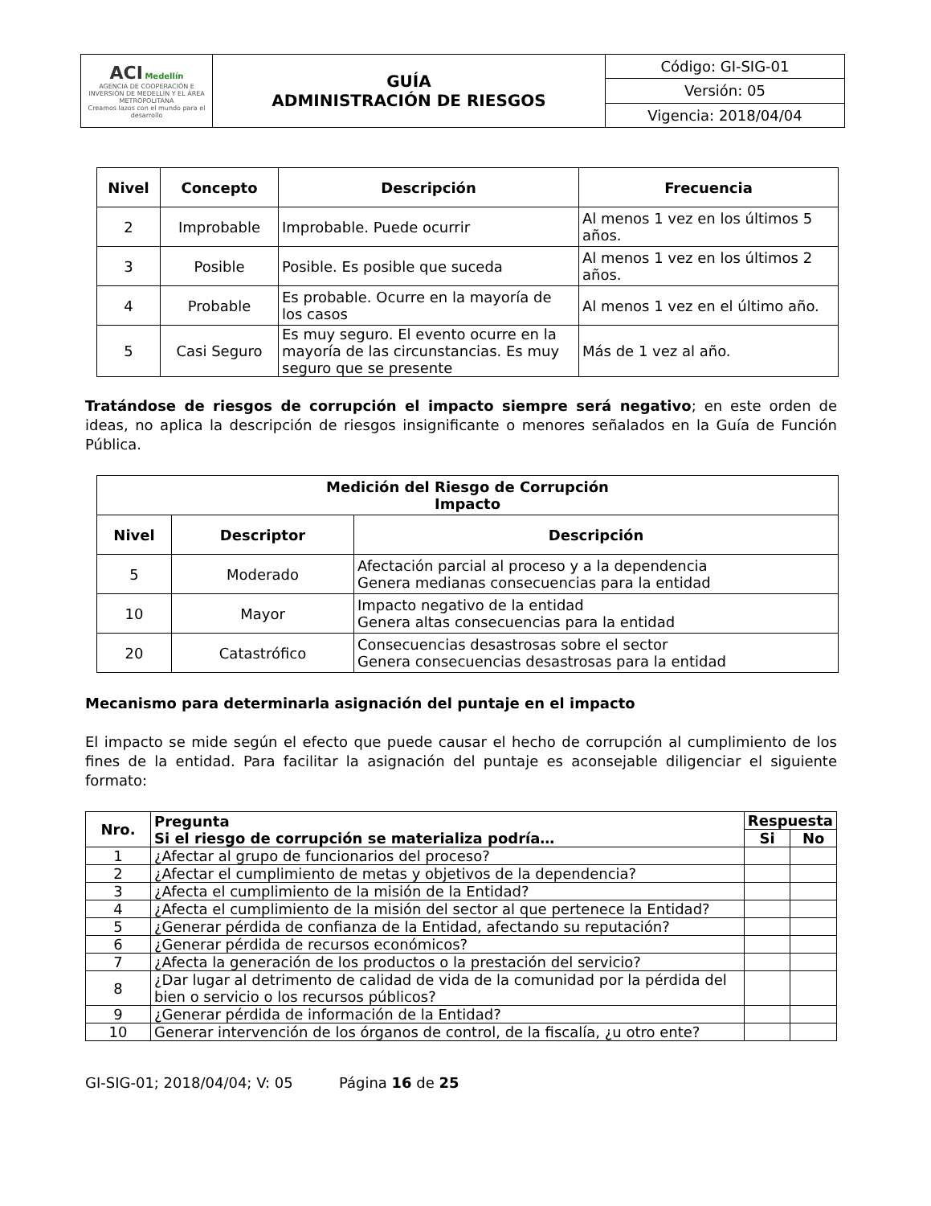| ACI Medellín AGENCIA DE COOPERACIÓN E INVERSIÓN DE MEDELLÍN Y EL ÁREA METROPOLITANA Creamos lazos con el mundo para el desarrollo | GUÍA ADMINISTRACIÓN DE RIESGOS | Código: GI-SIG-01 |
| | | Versión: 05 |
| | | Vigencia: 2018/04/04 |
| Nivel | Concepto | Descripción | Frecuencia |
| --- | --- | --- | --- |
| 2 | Improbable | Improbable. Puede ocurrir | Al menos 1 vez en los últimos 5 años. |
| 3 | Posible | Posible. Es posible que suceda | Al menos 1 vez en los últimos 2 años. |
| 4 | Probable | Es probable. Ocurre en la mayoría de los casos | Al menos 1 vez en el último año. |
| 5 | Casi Seguro | Es muy seguro. El evento ocurre en la mayoría de las circunstancias. Es muy seguro que se presente | Más de 1 vez al año. |
Tratándose de riesgos de corrupción el impacto siempre será negativo; en este orden de ideas, no aplica la descripción de riesgos insignificante o menores señalados en la Guía de Función Pública.
| Medición del Riesgo de Corrupción Impacto | | |
| --- | --- | --- |
| Nivel | Descriptor | Descripción |
| 5 | Moderado | Afectación parcial al proceso y a la dependencia Genera medianas consecuencias para la entidad |
| 10 | Mayor | Impacto negativo de la entidad Genera altas consecuencias para la entidad |
| 20 | Catastrófico | Consecuencias desastrosas sobre el sector Genera consecuencias desastrosas para la entidad |
Mecanismo para determinarla asignación del puntaje en el impacto
El impacto se mide según el efecto que puede causar el hecho de corrupción al cumplimiento de los fines de la entidad. Para facilitar la asignación del puntaje es aconsejable diligenciar el siguiente formato:
| Nro. | Pregunta Si el riesgo de corrupción se materializa podría… | Respuesta | |
| --- | --- | --- | --- |
| | | Si | No |
| 1 | ¿Afectar al grupo de funcionarios del proceso? | | |
| 2 | ¿Afectar el cumplimiento de metas y objetivos de la dependencia? | | |
| 3 | ¿Afecta el cumplimiento de la misión de la Entidad? | | |
| 4 | ¿Afecta el cumplimiento de la misión del sector al que pertenece la Entidad? | | |
| 5 | ¿Generar pérdida de confianza de la Entidad, afectando su reputación? | | |
| 6 | ¿Generar pérdida de recursos económicos? | | |
| 7 | ¿Afecta la generación de los productos o la prestación del servicio? | | |
| 8 | ¿Dar lugar al detrimento de calidad de vida de la comunidad por la pérdida del bien o servicio o los recursos públicos? | | |
| 9 | ¿Generar pérdida de información de la Entidad? | | |
| 10 | Generar intervención de los órganos de control, de la fiscalía, ¿u otro ente? | | |
GI-SIG-01; 2018/04/04; V: 05 Página 16 de 25